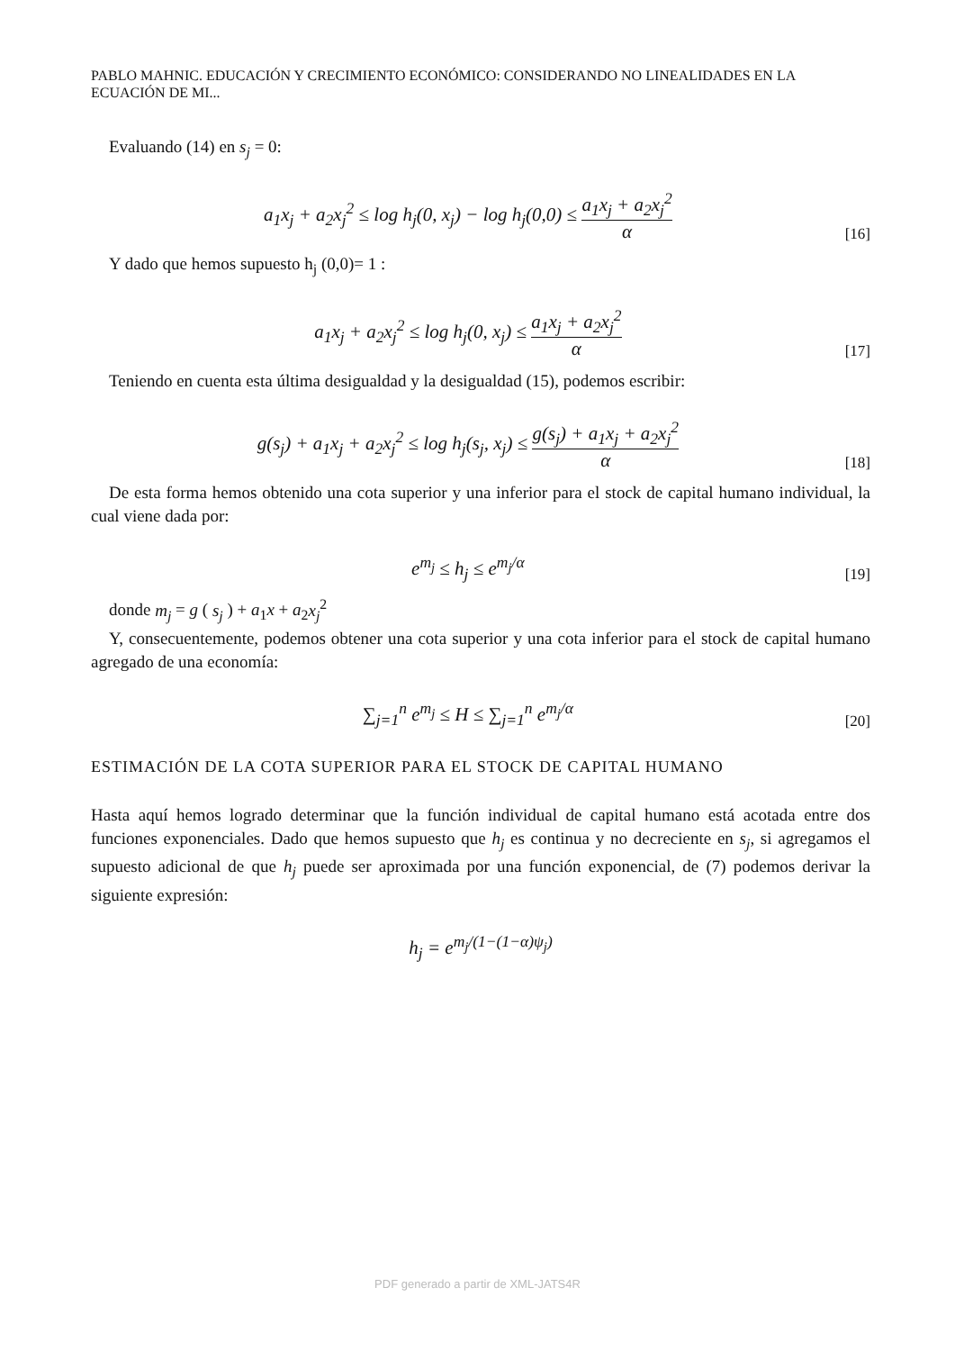PABLO MAHNIC. EDUCACIÓN Y CRECIMIENTO ECONÓMICO: CONSIDERANDO NO LINEALIDADES EN LA ECUACIÓN DE MI...
Evaluando (14) en s<sub>j</sub> = 0:
a<sub>1</sub>x<sub>j</sub> + a<sub>2</sub>x<sub>j</sub><sup>2</sup> ≤ log h<sub>j</sub>(0, x<sub>j</sub>) − log h<sub>j</sub>(0,0) ≤ a<sub>1</sub>x<sub>j</sub> + a<sub>2</sub>x<sub>j</sub><sup>2</sup> α
[16]
Y dado que hemos supuesto h<sub>j</sub> (0,0)= 1 :
a<sub>1</sub>x<sub>j</sub> + a<sub>2</sub>x<sub>j</sub><sup>2</sup> ≤ log h<sub>j</sub>(0, x<sub>j</sub>) ≤ a<sub>1</sub>x<sub>j</sub> + a<sub>2</sub>x<sub>j</sub><sup>2</sup> α
[17]
Teniendo en cuenta esta última desigualdad y la desigualdad (15), podemos escribir:
g(s<sub>j</sub>) + a<sub>1</sub>x<sub>j</sub> + a<sub>2</sub>x<sub>j</sub><sup>2</sup> ≤ log h<sub>j</sub>(s<sub>j</sub>, x<sub>j</sub>) ≤ g(s<sub>j</sub>) + a<sub>1</sub>x<sub>j</sub> + a<sub>2</sub>x<sub>j</sub><sup>2</sup> α
[18]
De esta forma hemos obtenido una cota superior y una inferior para el stock de capital humano individual, la cual viene dada por:
e<sup>m<sub>j</sub></sup> ≤ h<sub>j</sub> ≤ e<sup>m<sub>j</sub>/α</sup>
[19]
donde m<sub>j</sub> = g ( s<sub>j</sub> ) + a<sub>1</sub>x + a<sub>2</sub>x<sub>j</sub><sup>2</sup>
Y, consecuentemente, podemos obtener una cota superior y una cota inferior para el stock de capital humano agregado de una economía:
∑<sub>j=1</sub><sup>n</sup> e<sup>m<sub>j</sub></sup> ≤ H ≤ ∑<sub>j=1</sub><sup>n</sup> e<sup>m<sub>j</sub>/α</sup>
[20]
ESTIMACIÓN DE LA COTA SUPERIOR PARA EL STOCK DE CAPITAL HUMANO
Hasta aquí hemos logrado determinar que la función individual de capital humano está acotada entre dos funciones exponenciales. Dado que hemos supuesto que h<sub>j</sub> es continua y no decreciente en s<sub>j</sub>, si agregamos el supuesto adicional de que h<sub>j</sub> puede ser aproximada por una función exponencial, de (7) podemos derivar la siguiente expresión:
h<sub>j</sub> = e<sup>m<sub>j</sub>/(1−(1−α)ψ<sub>j</sub>)</sup>
PDF generado a partir de XML-JATS4R